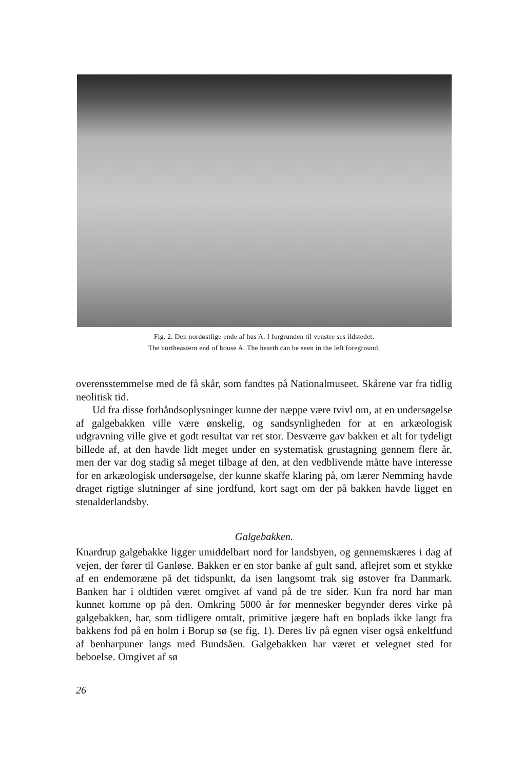Fig. 2. Den nordøstlige ende af hus A. I forgrunden til venstre ses ildstedet.
The northeastern end of house A. The hearth can be seen in the left foreground.
overensstemmelse med de få skår, som fandtes på Nationalmuseet. Skårene var fra tidlig neolitisk tid.
Ud fra disse forhåndsoplysninger kunne der næppe være tvivl om, at en undersøgelse af galgebakken ville være ønskelig, og sandsynligheden for at en arkæologisk udgravning ville give et godt resultat var ret stor. Desværre gav bakken et alt for tydeligt billede af, at den havde lidt meget under en systematisk grustagning gennem flere år, men der var dog stadig så meget tilbage af den, at den vedblivende måtte have interesse for en arkæologisk undersøgelse, der kunne skaffe klaring på, om lærer Nemming havde draget rigtige slutninger af sine jordfund, kort sagt om der på bakken havde ligget en stenalderlandsby.
Galgebakken.
Knardrup galgebakke ligger umiddelbart nord for landsbyen, og gennemskæres i dag af vejen, der fører til Ganløse. Bakken er en stor banke af gult sand, aflejret som et stykke af en endemoræne på det tidspunkt, da isen langsomt trak sig østover fra Danmark. Banken har i oldtiden været omgivet af vand på de tre sider. Kun fra nord har man kunnet komme op på den. Omkring 5000 år før mennesker begynder deres virke på galgebakken, har, som tidligere omtalt, primitive jægere haft en boplads ikke langt fra bakkens fod på en holm i Borup sø (se fig. 1). Deres liv på egnen viser også enkeltfund af benharpuner langs med Bundsåen. Galgebakken har været et velegnet sted for beboelse. Omgivet af sø
26